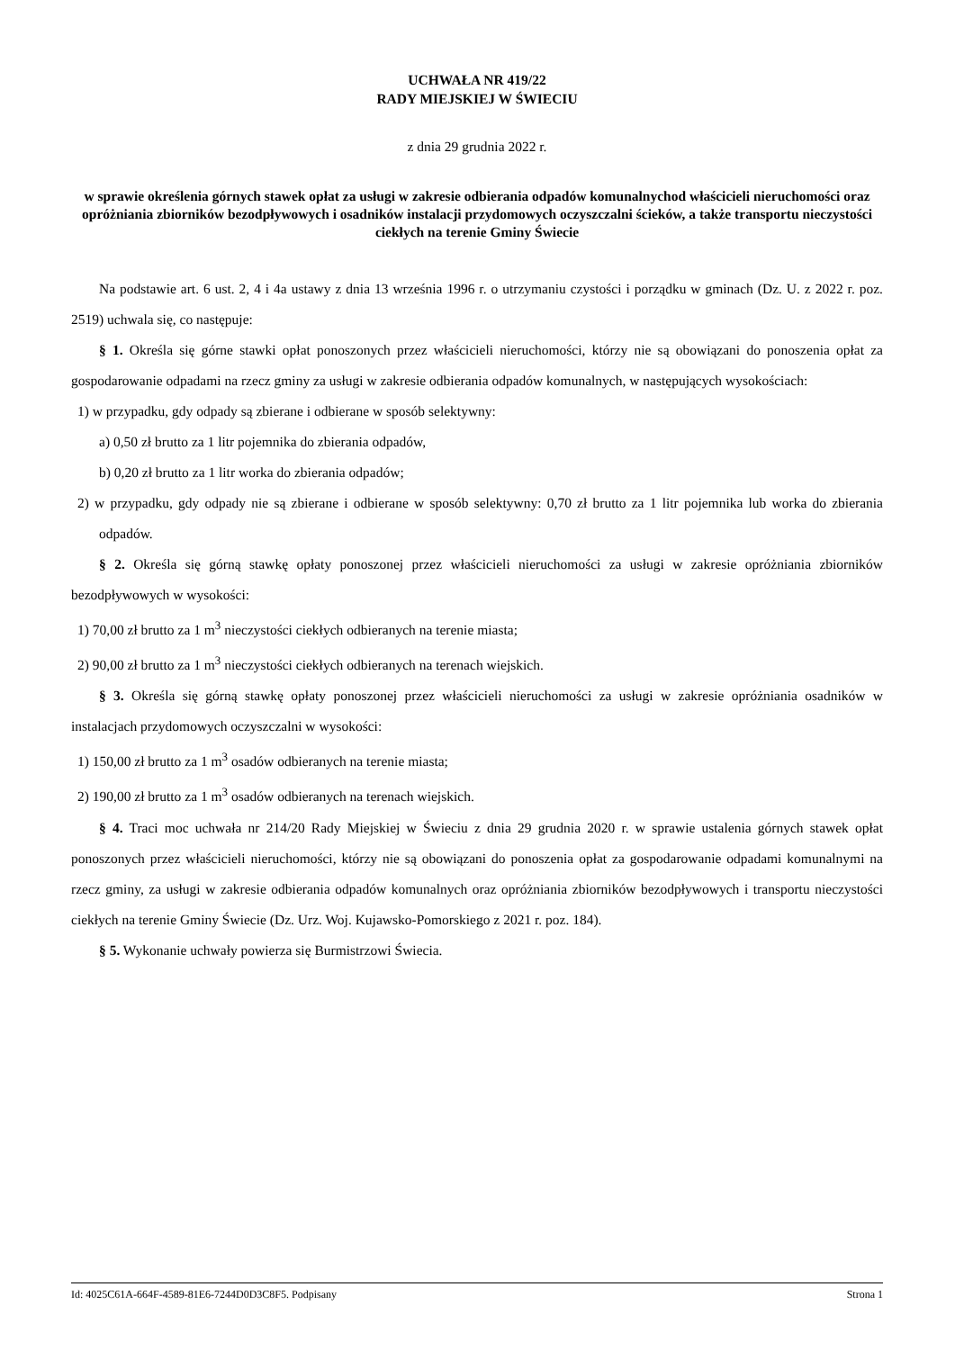UCHWAŁA NR 419/22
RADY MIEJSKIEJ W ŚWIECIU
z dnia 29 grudnia 2022 r.
w sprawie określenia górnych stawek opłat za usługi w zakresie odbierania odpadów komunalnychod właścicieli nieruchomości oraz opróżniania zbiorników bezodpływowych i osadników instalacji przydomowych oczyszczalni ścieków, a także transportu nieczystości ciekłych na terenie Gminy Świecie
Na podstawie art. 6 ust. 2, 4 i 4a ustawy z dnia 13 września 1996 r. o utrzymaniu czystości i porządku w gminach (Dz. U. z 2022 r. poz. 2519) uchwala się, co następuje:
§ 1. Określa się górne stawki opłat ponoszonych przez właścicieli nieruchomości, którzy nie są obowiązani do ponoszenia opłat za gospodarowanie odpadami na rzecz gminy za usługi w zakresie odbierania odpadów komunalnych, w następujących wysokościach:
1) w przypadku, gdy odpady są zbierane i odbierane w sposób selektywny:
a) 0,50 zł brutto za 1 litr pojemnika do zbierania odpadów,
b) 0,20 zł brutto za 1 litr worka do zbierania odpadów;
2) w przypadku, gdy odpady nie są zbierane i odbierane w sposób selektywny: 0,70 zł brutto za 1 litr pojemnika lub worka do zbierania odpadów.
§ 2. Określa się górną stawkę opłaty ponoszonej przez właścicieli nieruchomości za usługi w zakresie opróżniania zbiorników bezodpływowych w wysokości:
1) 70,00 zł brutto za 1 m<sup>3</sup> nieczystości ciekłych odbieranych na terenie miasta;
2) 90,00 zł brutto za 1 m<sup>3</sup> nieczystości ciekłych odbieranych na terenach wiejskich.
§ 3. Określa się górną stawkę opłaty ponoszonej przez właścicieli nieruchomości za usługi w zakresie opróżniania osadników w instalacjach przydomowych oczyszczalni w wysokości:
1) 150,00 zł brutto za 1 m<sup>3</sup> osadów odbieranych na terenie miasta;
2) 190,00 zł brutto za 1 m<sup>3</sup> osadów odbieranych na terenach wiejskich.
§ 4. Traci moc uchwała nr 214/20 Rady Miejskiej w Świeciu z dnia 29 grudnia 2020 r. w sprawie ustalenia górnych stawek opłat ponoszonych przez właścicieli nieruchomości, którzy nie są obowiązani do ponoszenia opłat za gospodarowanie odpadami komunalnymi na rzecz gminy, za usługi w zakresie odbierania odpadów komunalnych oraz opróżniania zbiorników bezodpływowych i transportu nieczystości ciekłych na terenie Gminy Świecie (Dz. Urz. Woj. Kujawsko-Pomorskiego z 2021 r. poz. 184).
§ 5. Wykonanie uchwały powierza się Burmistrzowi Świecia.
Id: 4025C61A-664F-4589-81E6-7244D0D3C8F5. Podpisany Strona 1